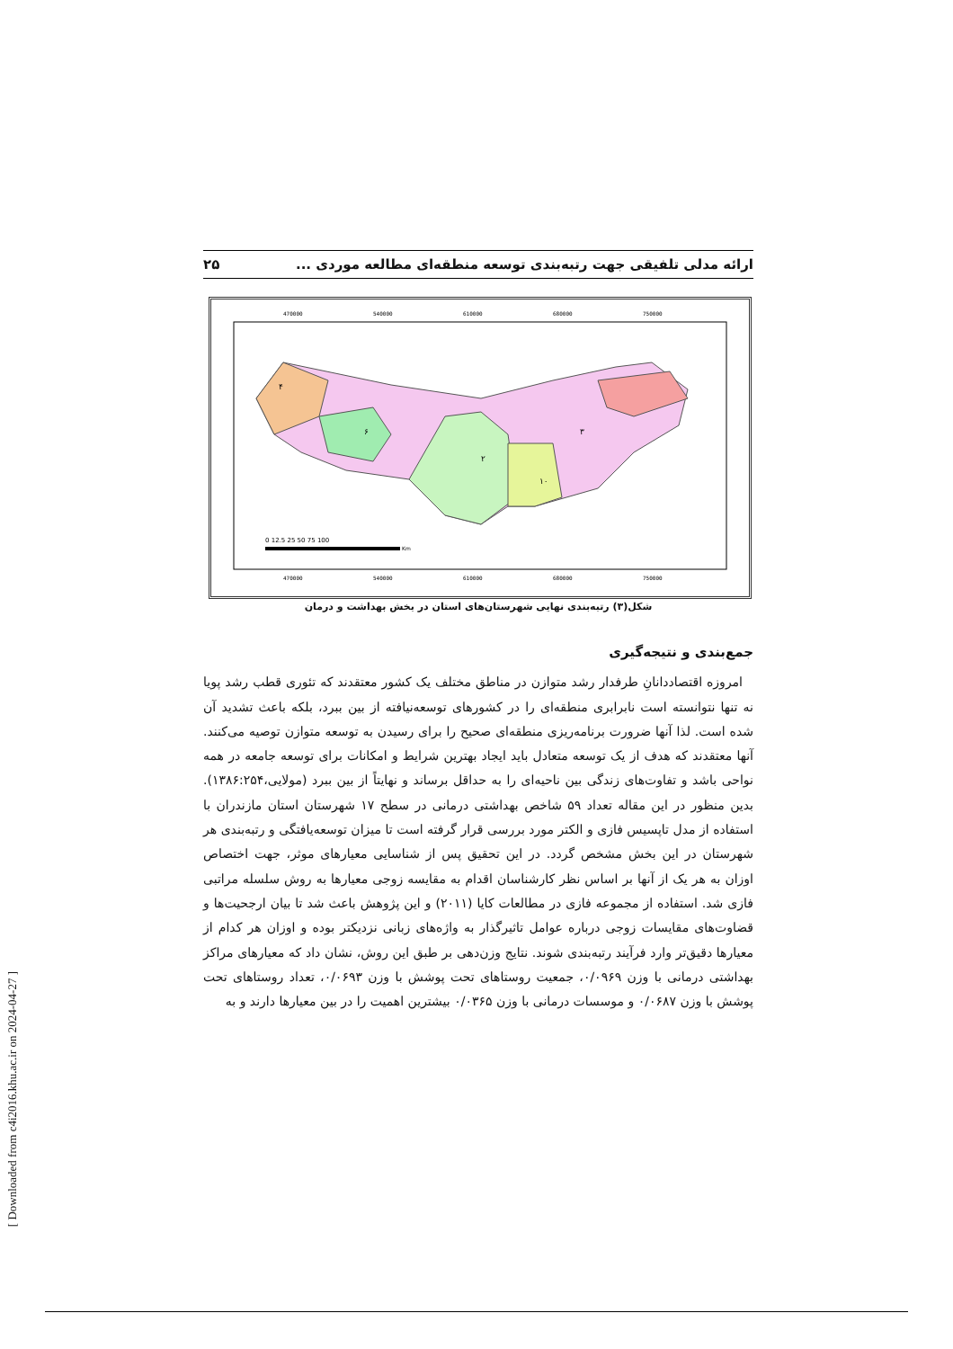ارائه مدلی تلفیقی جهت رتبه‌بندی توسعه منطقه‌ای مطالعه موردی ... ۲۵
470000
540000
610000
680000
750000
470000
540000
610000
680000
750000
۴
۶
۲
۳
۱۰
0 12.5 25 50 75 100
Km
شکل(۳) رتبه‌بندی نهایی شهرستان‌های استان در بخش بهداشت و درمان
جمع‌بندی و نتیجه‌گیری
امروزه اقتصاددانانِ طرفدار رشد متوازن در مناطق مختلف یک کشور معتقدند که تئوری قطب رشد پویا نه تنها نتوانسته است نابرابری منطقه‌ای را در کشورهای توسعه‌نیافته از بین ببرد، بلکه باعث تشدید آن شده است. لذا آنها ضرورت برنامه‌ریزی منطقه‌ای صحیح را برای رسیدن به توسعه متوازن توصیه می‌کنند. آنها معتقدند که هدف از یک توسعه متعادل باید ایجاد بهترین شرایط و امکانات برای توسعه جامعه در همه نواحی باشد و تفاوت‌های زندگی بین ناحیه‌ای را به حداقل برساند و نهایتاً از بین ببرد (مولایی،۱۳۸۶:۲۵۴). بدین منظور در این مقاله تعداد ۵۹ شاخص بهداشتی درمانی در سطح ۱۷ شهرستان استان مازندران با استفاده از مدل تاپسیس فازی و الکتر مورد بررسی قرار گرفته است تا میزان توسعه‌یافتگی و رتبه‌بندی هر شهرستان در این بخش مشخص گردد. در این تحقیق پس از شناسایی معیارهای موثر، جهت اختصاص اوزان به هر یک از آنها بر اساس نظر کارشناسان اقدام به مقایسه زوجی معیارها به روش سلسله مراتبی فازی شد. استفاده از مجموعه فازی در مطالعات کایا (۲۰۱۱) و این پژوهش باعث شد تا بیان ارجحیت‌ها و قضاوت‌های مقایسات زوجی درباره عوامل تاثیرگذار به واژه‌های زبانی نزدیکتر بوده و اوزان هر کدام از معیارها دقیق‌تر وارد فرآیند رتبه‌بندی شوند. نتایج وزن‌دهی بر طبق این روش، نشان داد که معیارهای مراکز بهداشتی درمانی با وزن ۰/۰۹۶۹، جمعیت روستاهای تحت پوشش با وزن ۰/۰۶۹۳، تعداد روستاهای تحت پوشش با وزن ۰/۰۶۸۷ و موسسات درمانی با وزن ۰/۰۳۶۵ بیشترین اهمیت را در بین معیارها دارند و به
[ Downloaded from c4i2016.khu.ac.ir on 2024-04-27 ]